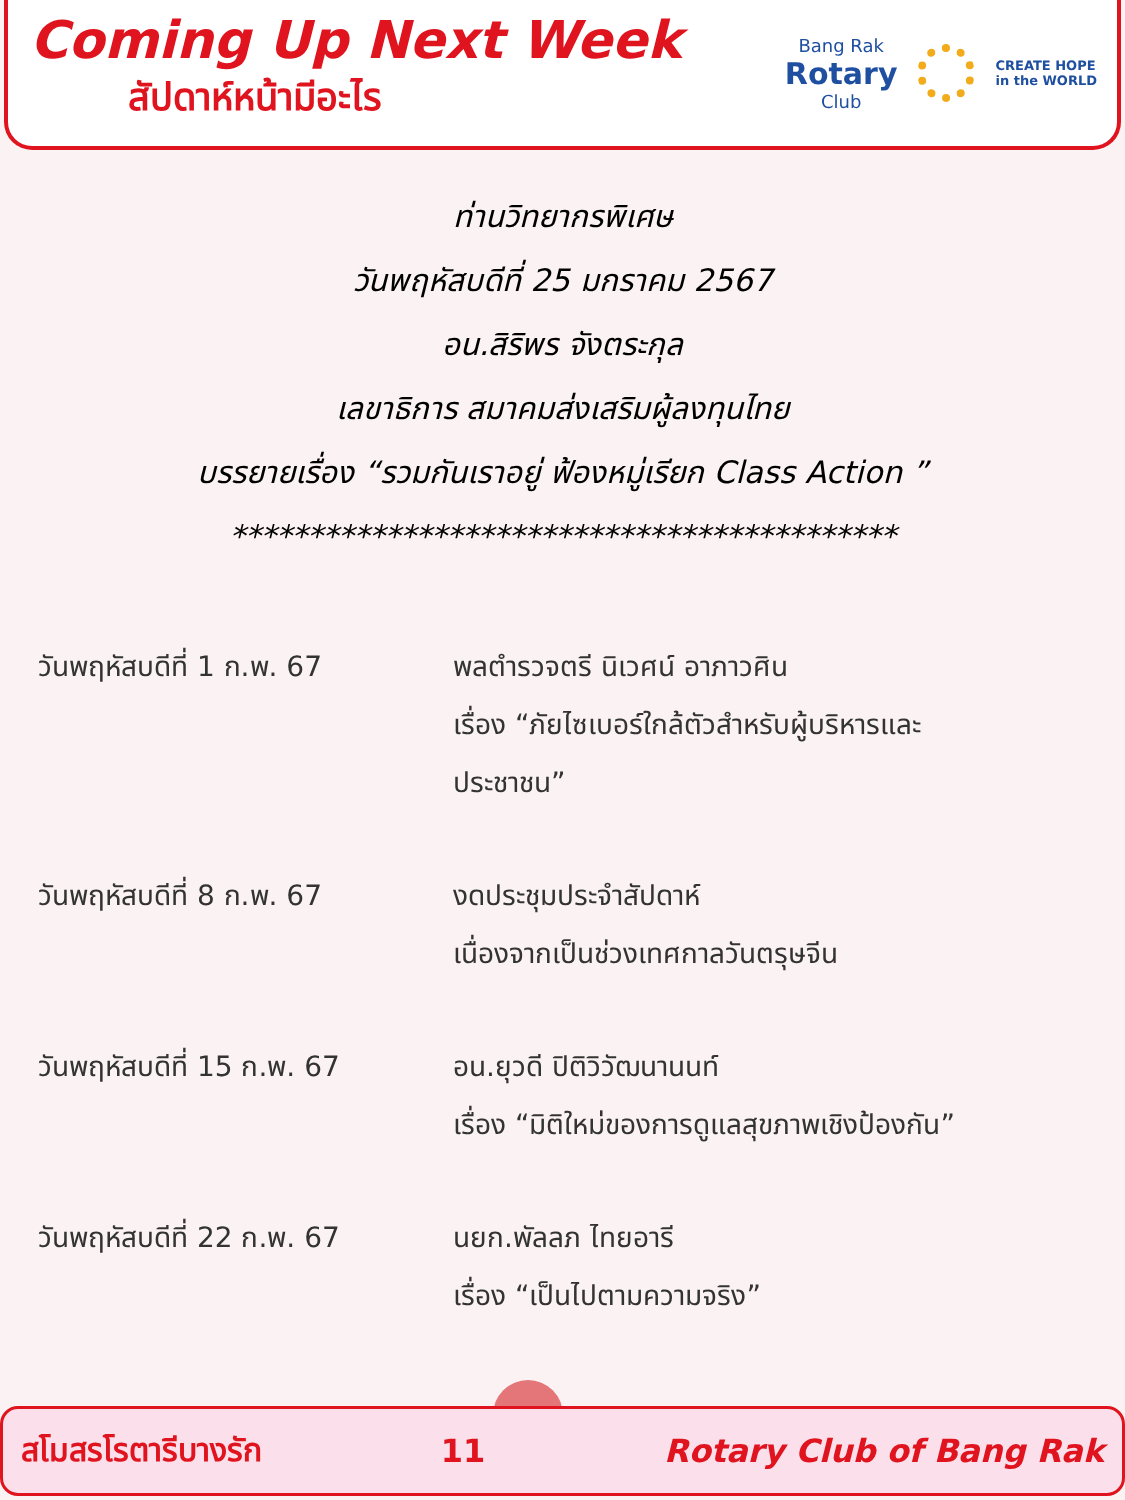Coming Up Next Week
สัปดาห์หน้ามีอะไร
Bang Rak
Rotary
Club
CREATE HOPE
in the WORLD
ท่านวิทยากรพิเศษ
วันพฤหัสบดีที่ 25 มกราคม 2567
อน.สิริพร จังตระกุล
เลขาธิการ สมาคมส่งเสริมผู้ลงทุนไทย
บรรยายเรื่อง “รวมกันเราอยู่ ฟ้องหมู่เรียก Class Action ”
*******************************************
วันพฤหัสบดีที่ 1 ก.พ. 67 พลตำรวจตรี นิเวศน์ อาภาวศิน
เรื่อง “ภัยไซเบอร์ใกล้ตัวสำหรับผู้บริหารและ
ประชาชน”
วันพฤหัสบดีที่ 8 ก.พ. 67 งดประชุมประจำสัปดาห์
เนื่องจากเป็นช่วงเทศกาลวันตรุษจีน
วันพฤหัสบดีที่ 15 ก.พ. 67
อน.ยุวดี ปิติวิวัฒนานนท์
เรื่อง “มิติใหม่ของการดูแลสุขภาพเชิงป้องกัน”
วันพฤหัสบดีที่ 22 ก.พ. 67
นยก.พัลลภ ไทยอารี
เรื่อง “เป็นไปตามความจริง”
สโมสรโรตารีบางรัก 11 Rotary Club of Bang Rak